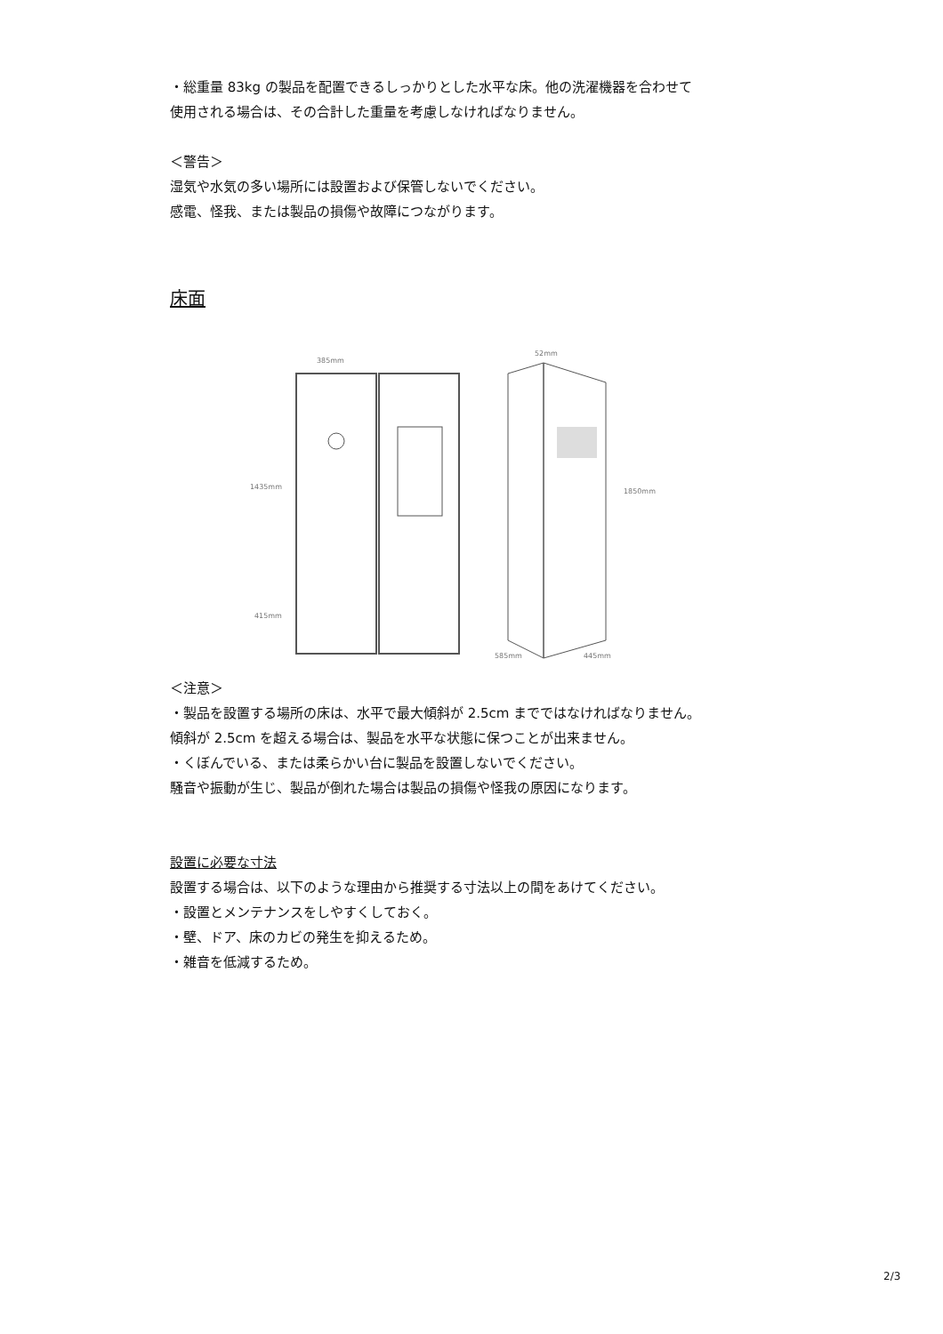・総重量 83kg の製品を配置できるしっかりとした水平な床。他の洗濯機器を合わせて
使用される場合は、その合計した重量を考慮しなければなりません。
＜警告＞
湿気や水気の多い場所には設置および保管しないでください。
感電、怪我、または製品の損傷や故障につながります。
床面
385mm
52mm
1435mm
415mm
1850mm
585mm
445mm
＜注意＞
・製品を設置する場所の床は、水平で最大傾斜が 2.5cm までではなければなりません。
傾斜が 2.5cm を超える場合は、製品を水平な状態に保つことが出来ません。
・くぼんでいる、または柔らかい台に製品を設置しないでください。
騒音や振動が生じ、製品が倒れた場合は製品の損傷や怪我の原因になります。
設置に必要な寸法
設置する場合は、以下のような理由から推奨する寸法以上の間をあけてください。
・設置とメンテナンスをしやすくしておく。
・壁、ドア、床のカビの発生を抑えるため。
・雑音を低減するため。
2/3